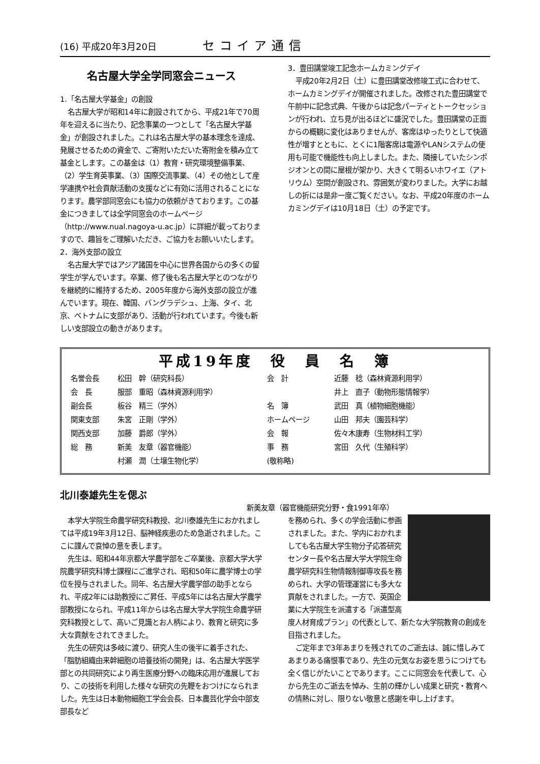(16) 平成20年3月20日 セコイア通信
名古屋大学全学同窓会ニュース
1.「名古屋大学基金」の創設
名古屋大学が昭和14年に創設されてから、平成21年で70周年を迎えるに当たり、記念事業の一つとして「名古屋大学基金」が創設されました。これは名古屋大学の基本理念を達成、発展させるための資金で、ご寄附いただいた寄附金を積み立て基金とします。この基金は（1）教育・研究環境整備事業、（2）学生育英事業、（3）国際交流事業、（4）その他として産学連携や社会貢献活動の支援などに有効に活用されることになります。農学部同窓会にも協力の依頼がきております。この基金につきましては全学同窓会のホームページ（http://www.nual.nagoya-u.ac.jp）に詳細が載っておりますので、趣旨をご理解いただき、ご協力をお願いいたします。
2．海外支部の設立
名古屋大学ではアジア諸国を中心に世界各国からの多くの留学生が学んでいます。卒業、修了後も名古屋大学とのつながりを継続的に維持するため、2005年度から海外支部の設立が進んでいます。現在、韓国、バングラデシュ、上海、タイ、北京、ベトナムに支部があり、活動が行われています。今後も新しい支部設立の動きがあります。
3．豊田講堂竣工記念ホームカミングデイ
平成20年2月2日（土）に豊田講堂改修竣工式に合わせて、ホームカミングデイが開催されました。改修された豊田講堂で午前中に記念式典、午後からは記念パーティとトークセッションが行われ、立ち見が出るほどに盛況でした。豊田講堂の正面からの概観に変化はありませんが、客席はゆったりとして快適性が増すとともに、とくに1階客席は電源やLANシステムの使用も可能で機能性も向上しました。また、隣接していたシンポジオンとの間に屋根が架かり、大きくて明るいホワイエ（アトリウム）空間が創設され、雰囲気が変わりました。大学にお越しの折には是非一度ご覧ください。なお、平成20年度のホームカミングデイは10月18日（土）の予定です。
平成19年度　役　員　名　簿
| 名誉会長 | 松田 幹（研究科長） | 会 計 | 近藤 稔（森林資源利用学） |
| 会 長 | 服部 重昭（森林資源利用学） | | 井上 直子（動物形態情報学） |
| 副会長 | 板谷 精三（学外） | 名 簿 | 武田 真（植物細胞機能） |
| 関東支部 | 朱宮 正剛（学外） | ホームページ | 山田 邦夫（園芸科学） |
| 関西支部 | 加藤 爵郎（学外） | 会 報 | 佐々木康寿（生物材料工学） |
| 総 務 | 新美 友章（器官機能） | 事 務 | 宮田 久代（生殖科学） |
| | 村瀬 潤（土壌生物化学） | (敬称略) | |
北川泰雄先生を偲ぶ
新美友章（器官機能研究分野・食1991年卒）
本学大学院生命農学研究科教授、北川泰雄先生におかれましては平成19年3月12日、脳神経疾患のため急逝されました。ここに謹んで哀悼の意を表します。
先生は、昭和44年京都大学農学部をご卒業後、京都大学大学院農学研究科博士課程にご進学され、昭和50年に農学博士の学位を授与されました。同年、名古屋大学農学部の助手となられ、平成2年には助教授にご昇任、平成5年には名古屋大学農学部教授になられ、平成11年からは名古屋大学大学院生命農学研究科教授として、高いご見識とお人柄により、教育と研究に多大な貢献をされてきました。
先生の研究は多岐に渡り、研究人生の後半に着手された、「脂肪組織由来幹細胞の培養技術の開発」は、名古屋大学医学部との共同研究により再生医療分野への臨床応用が進展しており、この技術を利用した様々な研究の先鞭をおつけになられました。先生は日本動物細胞工学会会長、日本農芸化学会中部支部長など
を務められ、多くの学会活動に参画されました。また、学内におかれましても名古屋大学生物分子応答研究センター長や名古屋大学大学院生命農学研究科生物情報制御専攻長を務められ、大学の管理運営にも多大な貢献をされました。一方で、英国企業に大学院生を派遣する「派遣型高度人材育成プラン」の代表として、新たな大学院教育の創成を目指されました。
ご定年まで3年あまりを残されてのご逝去は、誠に惜しみてあまりある痛恨事であり、先生の元気なお姿を思うにつけても全く信じがたいことであります。ここに同窓会を代表して、心から先生のご逝去を悼み、生前の輝かしい成果と研究・教育への情熱に対し、限りない敬意と感謝を申し上げます。